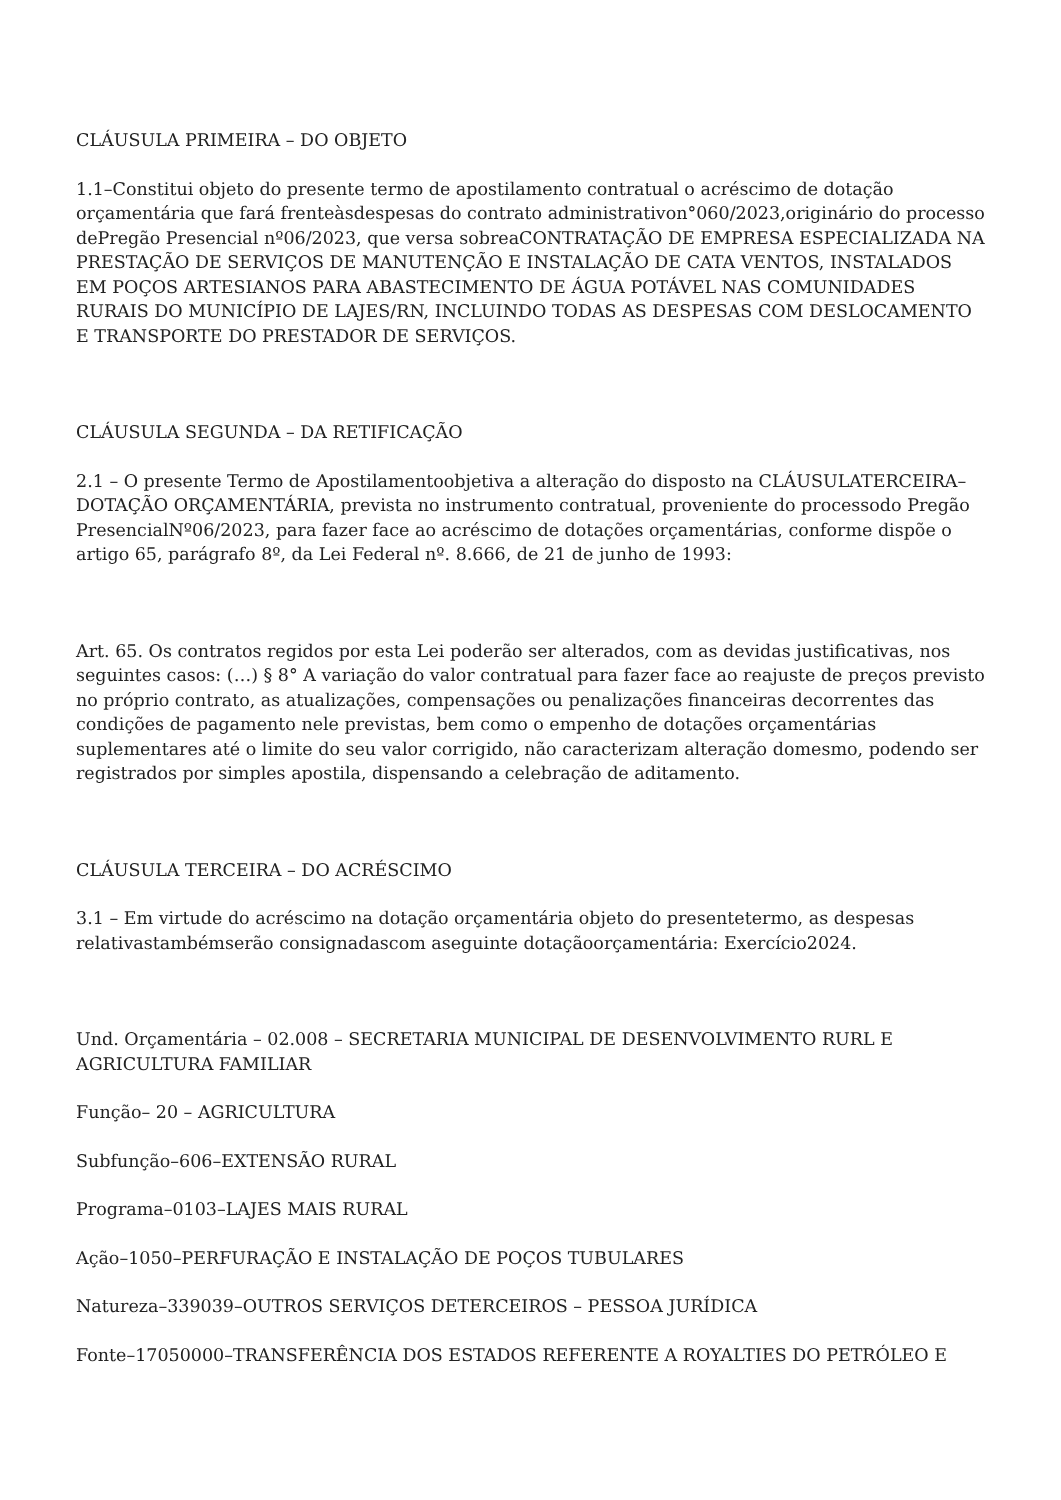CLÁUSULA PRIMEIRA – DO OBJETO
1.1–Constitui objeto do presente termo de apostilamento contratual o acréscimo de dotação orçamentária que fará frenteàsdespesas do contrato administrativon°060/2023,originário do processo dePregão Presencial nº06/2023, que versa sobreaCONTRATAÇÃO DE EMPRESA ESPECIALIZADA NA PRESTAÇÃO DE SERVIÇOS DE MANUTENÇÃO E INSTALAÇÃO DE CATA VENTOS, INSTALADOS EM POÇOS ARTESIANOS PARA ABASTECIMENTO DE ÁGUA POTÁVEL NAS COMUNIDADES RURAIS DO MUNICÍPIO DE LAJES/RN, INCLUINDO TODAS AS DESPESAS COM DESLOCAMENTO E TRANSPORTE DO PRESTADOR DE SERVIÇOS.
CLÁUSULA SEGUNDA – DA RETIFICAÇÃO
2.1 – O presente Termo de Apostilamentoobjetiva a alteração do disposto na CLÁUSULATERCEIRA–DOTAÇÃO ORÇAMENTÁRIA, prevista no instrumento contratual, proveniente do processodo Pregão PresencialNº06/2023, para fazer face ao acréscimo de dotações orçamentárias, conforme dispõe o artigo 65, parágrafo 8º, da Lei Federal nº. 8.666, de 21 de junho de 1993:
Art. 65. Os contratos regidos por esta Lei poderão ser alterados, com as devidas justificativas, nos seguintes casos: (…) § 8° A variação do valor contratual para fazer face ao reajuste de preços previsto no próprio contrato, as atualizações, compensações ou penalizações financeiras decorrentes das condições de pagamento nele previstas, bem como o empenho de dotações orçamentárias suplementares até o limite do seu valor corrigido, não caracterizam alteração domesmo, podendo ser registrados por simples apostila, dispensando a celebração de aditamento.
CLÁUSULA TERCEIRA – DO ACRÉSCIMO
3.1 – Em virtude do acréscimo na dotação orçamentária objeto do presentetermo, as despesas relativastambémserão consignadascom aseguinte dotaçãoorçamentária: Exercício2024.
Und. Orçamentária – 02.008 – SECRETARIA MUNICIPAL DE DESENVOLVIMENTO RURL E AGRICULTURA FAMILIAR
Função– 20 – AGRICULTURA
Subfunção–606–EXTENSÃO RURAL
Programa–0103–LAJES MAIS RURAL
Ação–1050–PERFURAÇÃO E INSTALAÇÃO DE POÇOS TUBULARES
Natureza–339039–OUTROS SERVIÇOS DETERCEIROS – PESSOA JURÍDICA
Fonte–17050000–TRANSFERÊNCIA DOS ESTADOS REFERENTE A ROYALTIES DO PETRÓLEO E